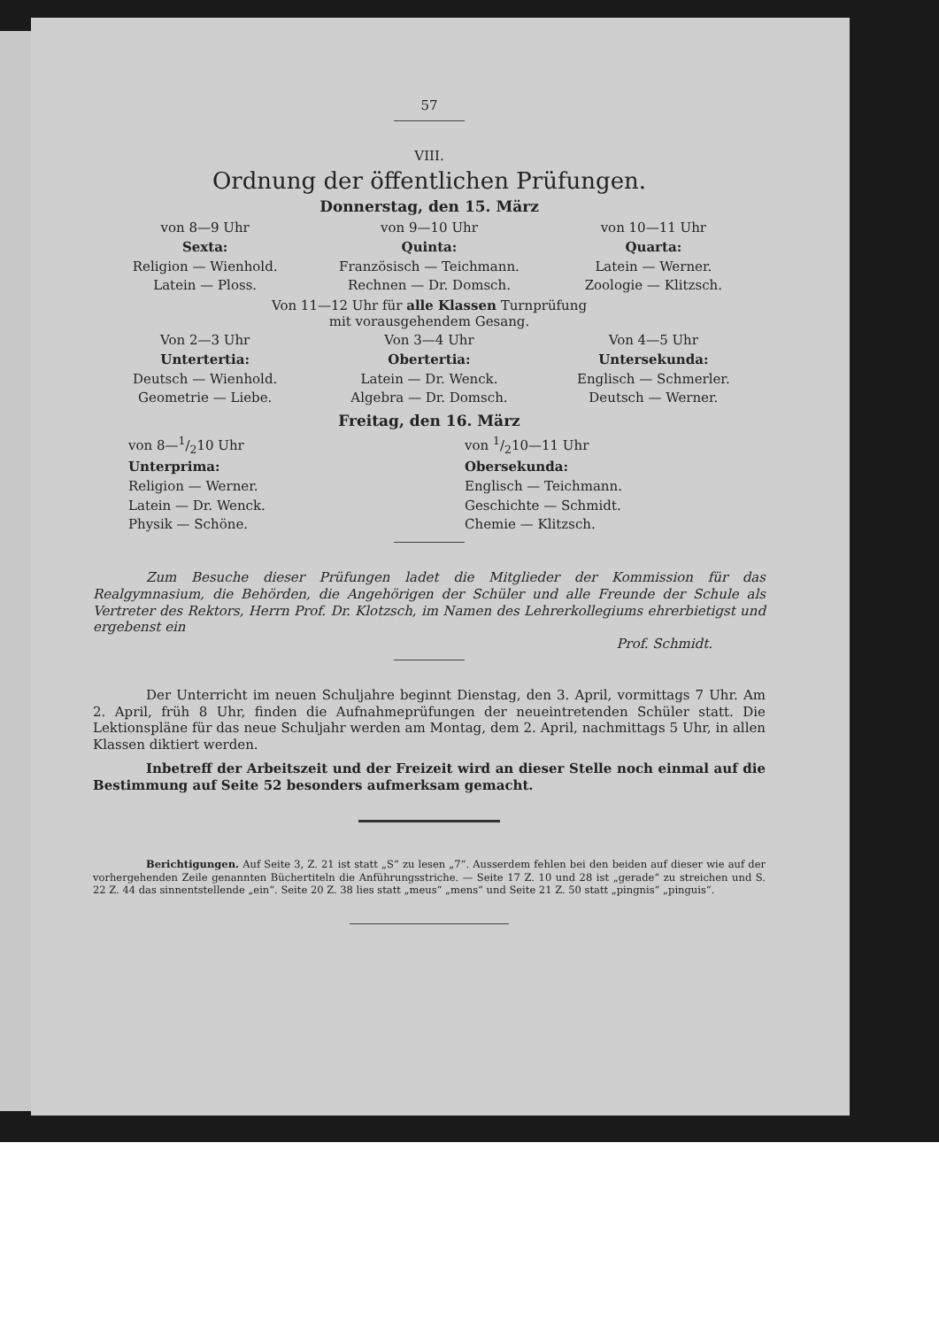57
VIII.
Ordnung der öffentlichen Prüfungen.
Donnerstag, den 15. März
von 8—9 Uhr
Sexta:
Religion — Wienhold.
Latein — Ploss.
von 9—10 Uhr
Quinta:
Französisch — Teichmann.
Rechnen — Dr. Domsch.
von 10—11 Uhr
Quarta:
Latein — Werner.
Zoologie — Klitzsch.
Von 11—12 Uhr für alle Klassen Turnprüfung
mit vorausgehendem Gesang.
Von 2—3 Uhr
Untertertia:
Deutsch — Wienhold.
Geometrie — Liebe.
Von 3—4 Uhr
Obertertia:
Latein — Dr. Wenck.
Algebra — Dr. Domsch.
Von 4—5 Uhr
Untersekunda:
Englisch — Schmerler.
Deutsch — Werner.
Freitag, den 16. März
von 8—1/210 Uhr
Unterprima:
Religion — Werner.
Latein — Dr. Wenck.
Physik — Schöne.
von 1/210—11 Uhr
Obersekunda:
Englisch — Teichmann.
Geschichte — Schmidt.
Chemie — Klitzsch.
Zum Besuche dieser Prüfungen ladet die Mitglieder der Kommission für das Realgymnasium, die Behörden, die Angehörigen der Schüler und alle Freunde der Schule als Vertreter des Rektors, Herrn Prof. Dr. Klotzsch, im Namen des Lehrerkollegiums ehrerbietigst und ergebenst ein
Prof. Schmidt.
Der Unterricht im neuen Schuljahre beginnt Dienstag, den 3. April, vormittags 7 Uhr. Am 2. April, früh 8 Uhr, finden die Aufnahmeprüfungen der neueintretenden Schüler statt. Die Lektionspläne für das neue Schuljahr werden am Montag, dem 2. April, nachmittags 5 Uhr, in allen Klassen diktiert werden.
Inbetreff der Arbeitszeit und der Freizeit wird an dieser Stelle noch einmal auf die Bestimmung auf Seite 52 besonders aufmerksam gemacht.
Berichtigungen. Auf Seite 3, Z. 21 ist statt „S“ zu lesen „7“. Ausserdem fehlen bei den beiden auf dieser wie auf der vorhergehenden Zeile genannten Büchertiteln die Anführungsstriche. — Seite 17 Z. 10 und 28 ist „gerade“ zu streichen und S. 22 Z. 44 das sinnentstellende „ein“. Seite 20 Z. 38 lies statt „meus“ „mens“ und Seite 21 Z. 50 statt „pingnis“ „pinguis“.